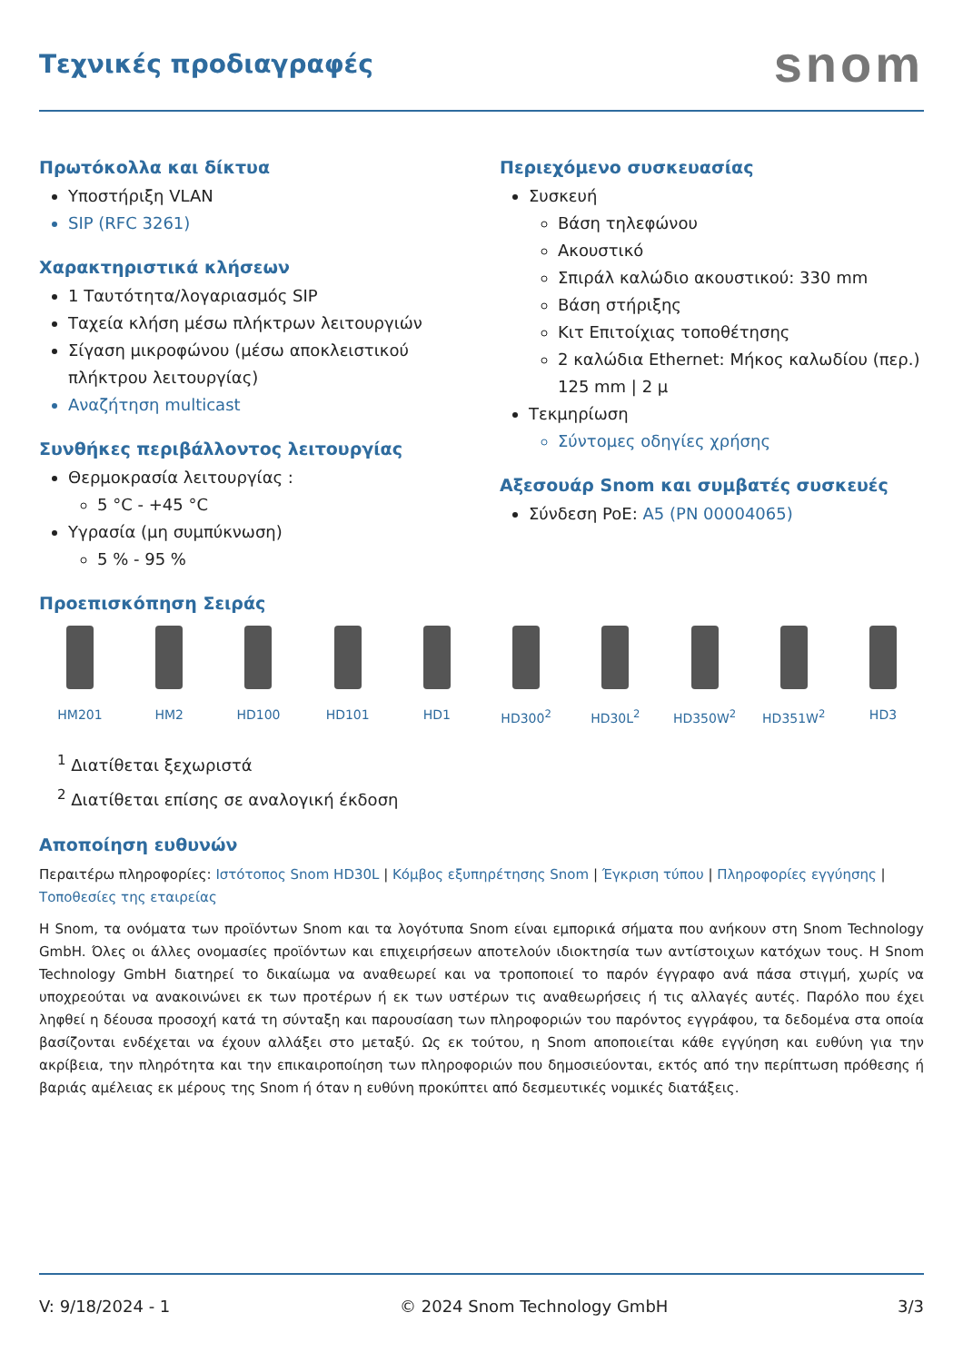Τεχνικές προδιαγραφές
snom
Πρωτόκολλα και δίκτυα
Υποστήριξη VLAN
SIP (RFC 3261)
Χαρακτηριστικά κλήσεων
1 Ταυτότητα/λογαριασμός SIP
Ταχεία κλήση μέσω πλήκτρων λειτουργιών
Σίγαση μικροφώνου (μέσω αποκλειστικού πλήκτρου λειτουργίας)
Αναζήτηση multicast
Συνθήκες περιβάλλοντος λειτουργίας
Θερμοκρασία λειτουργίας :
5 °C - +45 °C
Υγρασία (μη συμπύκνωση)
5 % - 95 %
Περιεχόμενο συσκευασίας
Συσκευή
Βάση τηλεφώνου
Ακουστικό
Σπιράλ καλώδιο ακουστικού: 330 mm
Βάση στήριξης
Κιτ Επιτοίχιας τοποθέτησης
2 καλώδια Ethernet: Μήκος καλωδίου (περ.) 125 mm | 2 μ
Τεκμηρίωση
Σύντομες οδηγίες χρήσης
Αξεσουάρ Snom και συμβατές συσκευές
Σύνδεση PoE: A5 (PN 00004065)
Προεπισκόπηση Σειράς
HM201 HM2 HD100 HD101 HD1 HD300<sup>2</sup> HD30L<sup>2</sup> HD350W<sup>2</sup> HD351W<sup>2</sup> HD3
<sup>1</sup> Διατίθεται ξεχωριστά
<sup>2</sup> Διατίθεται επίσης σε αναλογική έκδοση
Αποποίηση ευθυνών
Περαιτέρω πληροφορίες: Ιστότοπος Snom HD30L | Κόμβος εξυπηρέτησης Snom | Έγκριση τύπου | Πληροφορίες εγγύησης | Τοποθεσίες της εταιρείας
Η Snom, τα ονόματα των προϊόντων Snom και τα λογότυπα Snom είναι εμπορικά σήματα που ανήκουν στη Snom Technology GmbH. Όλες οι άλλες ονομασίες προϊόντων και επιχειρήσεων αποτελούν ιδιοκτησία των αντίστοιχων κατόχων τους. Η Snom Technology GmbH διατηρεί το δικαίωμα να αναθεωρεί και να τροποποιεί το παρόν έγγραφο ανά πάσα στιγμή, χωρίς να υποχρεούται να ανακοινώνει εκ των προτέρων ή εκ των υστέρων τις αναθεωρήσεις ή τις αλλαγές αυτές. Παρόλο που έχει ληφθεί η δέουσα προσοχή κατά τη σύνταξη και παρουσίαση των πληροφοριών του παρόντος εγγράφου, τα δεδομένα στα οποία βασίζονται ενδέχεται να έχουν αλλάξει στο μεταξύ. Ως εκ τούτου, η Snom αποποιείται κάθε εγγύηση και ευθύνη για την ακρίβεια, την πληρότητα και την επικαιροποίηση των πληροφοριών που δημοσιεύονται, εκτός από την περίπτωση πρόθεσης ή βαριάς αμέλειας εκ μέρους της Snom ή όταν η ευθύνη προκύπτει από δεσμευτικές νομικές διατάξεις.
V: 9/18/2024 - 1 © 2024 Snom Technology GmbH 3/3